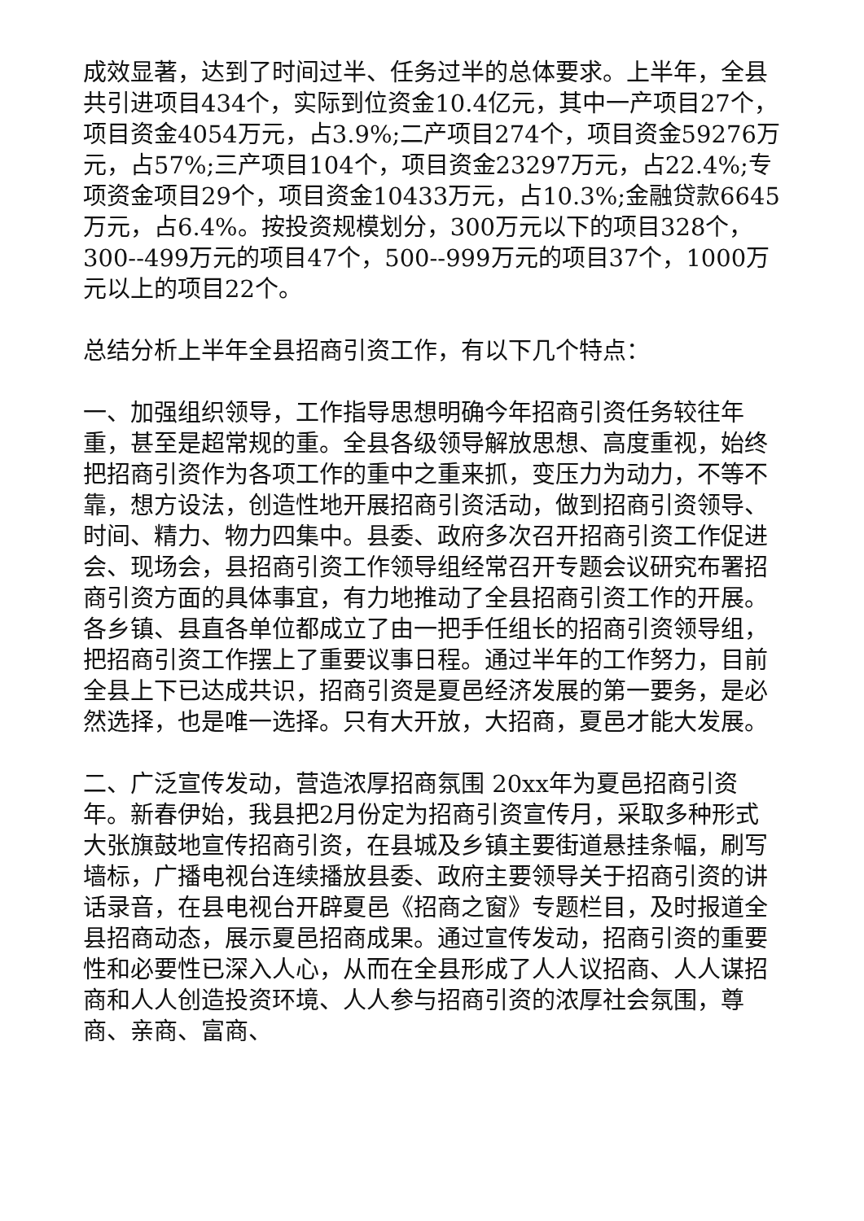成效显著，达到了时间过半、任务过半的总体要求。上半年，全县共引进项目434个，实际到位资金10.4亿元，其中一产项目27个，项目资金4054万元，占3.9%;二产项目274个，项目资金59276万元，占57%;三产项目104个，项目资金23297万元，占22.4%;专项资金项目29个，项目资金10433万元，占10.3%;金融贷款6645万元，占6.4%。按投资规模划分，300万元以下的项目328个，300--499万元的项目47个，500--999万元的项目37个，1000万元以上的项目22个。
总结分析上半年全县招商引资工作，有以下几个特点：
一、加强组织领导，工作指导思想明确今年招商引资任务较往年重，甚至是超常规的重。全县各级领导解放思想、高度重视，始终把招商引资作为各项工作的重中之重来抓，变压力为动力，不等不靠，想方设法，创造性地开展招商引资活动，做到招商引资领导、时间、精力、物力四集中。县委、政府多次召开招商引资工作促进会、现场会，县招商引资工作领导组经常召开专题会议研究布署招商引资方面的具体事宜，有力地推动了全县招商引资工作的开展。各乡镇、县直各单位都成立了由一把手任组长的招商引资领导组，把招商引资工作摆上了重要议事日程。通过半年的工作努力，目前全县上下已达成共识，招商引资是夏邑经济发展的第一要务，是必然选择，也是唯一选择。只有大开放，大招商，夏邑才能大发展。
二、广泛宣传发动，营造浓厚招商氛围 20xx年为夏邑招商引资年。新春伊始，我县把2月份定为招商引资宣传月，采取多种形式大张旗鼓地宣传招商引资，在县城及乡镇主要街道悬挂条幅，刷写墙标，广播电视台连续播放县委、政府主要领导关于招商引资的讲话录音，在县电视台开辟夏邑《招商之窗》专题栏目，及时报道全县招商动态，展示夏邑招商成果。通过宣传发动，招商引资的重要性和必要性已深入人心，从而在全县形成了人人议招商、人人谋招商和人人创造投资环境、人人参与招商引资的浓厚社会氛围，尊商、亲商、富商、